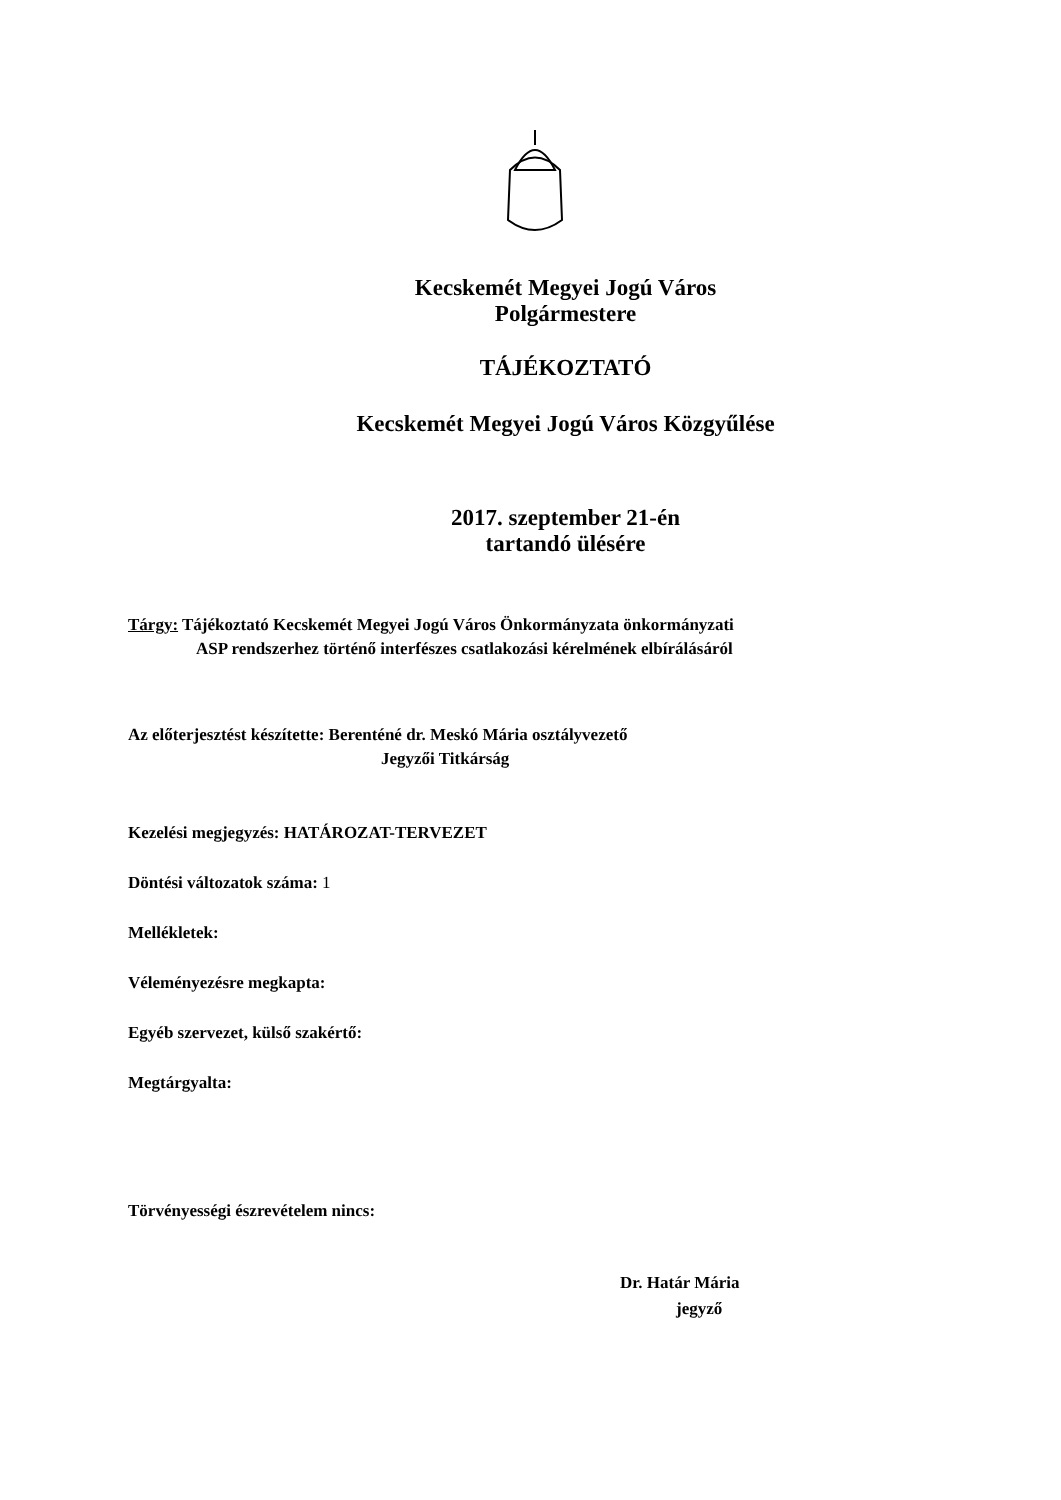Kecskemét Megyei Jogú Város
Polgármestere
TÁJÉKOZTATÓ
Kecskemét Megyei Jogú Város Közgyűlése
2017. szeptember 21-én
tartandó ülésére
Tárgy: Tájékoztató Kecskemét Megyei Jogú Város Önkormányzata önkormányzati
ASP rendszerhez történő interfészes csatlakozási kérelmének elbírálásáról
Az előterjesztést készítette: Berenténé dr. Meskó Mária osztályvezető
Jegyzői Titkárság
Kezelési megjegyzés: HATÁROZAT-TERVEZET
Döntési változatok száma: 1
Mellékletek:
Véleményezésre megkapta:
Egyéb szervezet, külső szakértő:
Megtárgyalta:
Törvényességi észrevételem nincs:
Dr. Határ Mária
jegyző